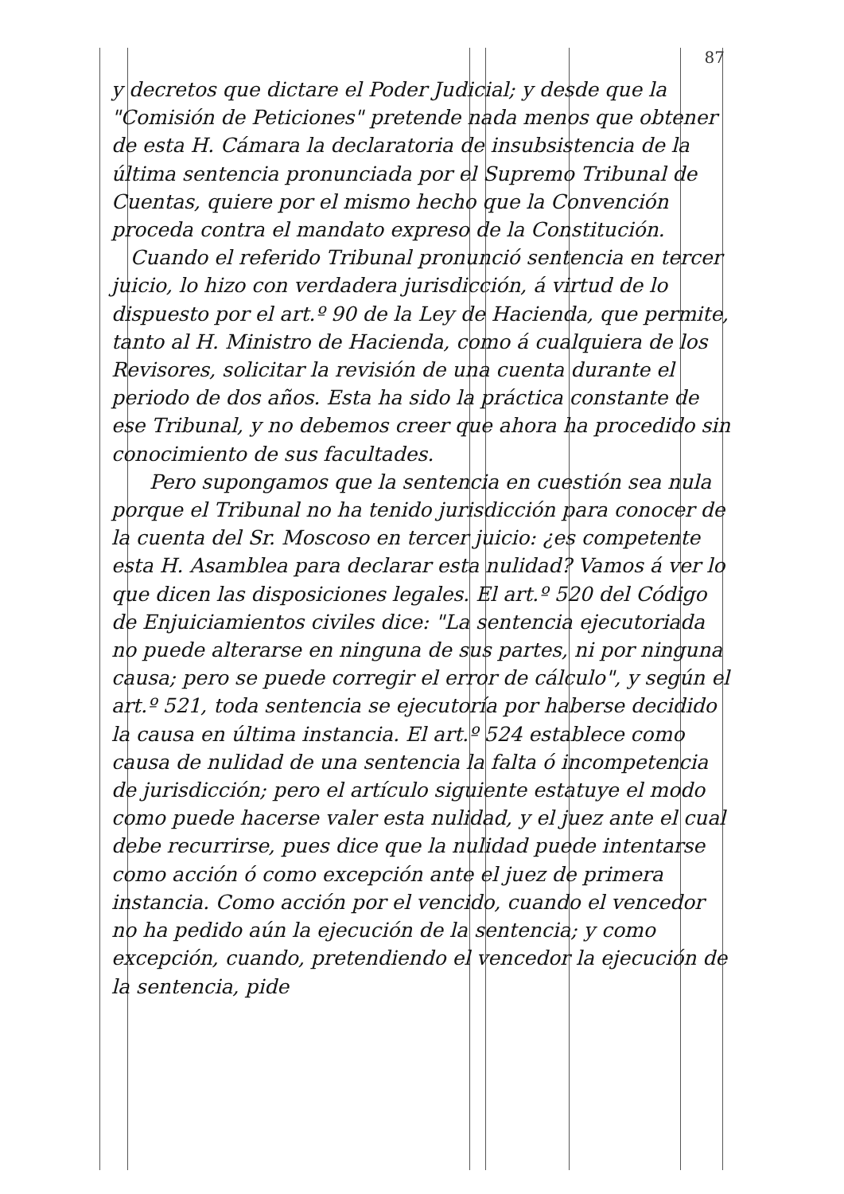87
y decretos que dictare el Poder Judicial; y desde que la "Comisión de Peticiones" pretende nada menos que obtener de esta H. Cámara la declaratoria de insubsistencia de la última sentencia pronunciada por el Supremo Tribunal de Cuentas, quiere por el mismo hecho que la Convención proceda contra el mandato expreso de la Constitución.
Cuando el referido Tribunal pronunció sentencia en tercer juicio, lo hizo con verdadera jurisdicción, á virtud de lo dispuesto por el art.º 90 de la Ley de Hacienda, que permite, tanto al H. Ministro de Hacienda, como á cualquiera de los Revisores, solicitar la revisión de una cuenta durante el periodo de dos años. Esta ha sido la práctica constante de ese Tribunal, y no debemos creer que ahora ha procedido sin conocimiento de sus facultades.
Pero supongamos que la sentencia en cuestión sea nula porque el Tribunal no ha tenido jurisdicción para conocer de la cuenta del Sr. Moscoso en tercer juicio: ¿es competente esta H. Asamblea para declarar esta nulidad? Vamos á ver lo que dicen las disposiciones legales. El art.º 520 del Código de Enjuiciamientos civiles dice: "La sentencia ejecutoriada no puede alterarse en ninguna de sus partes, ni por ninguna causa; pero se puede corregir el error de cálculo", y según el art.º 521, toda sentencia se ejecutoría por haberse decidido la causa en última instancia. El art.º 524 establece como causa de nulidad de una sentencia la falta ó incompetencia de jurisdicción; pero el artículo siguiente estatuye el modo como puede hacerse valer esta nulidad, y el juez ante el cual debe recurrirse, pues dice que la nulidad puede intentarse como acción ó como excepción ante el juez de primera instancia. Como acción por el vencido, cuando el vencedor no ha pedido aún la ejecución de la sentencia; y como excepción, cuando, pretendiendo el vencedor la ejecución de la sentencia, pide